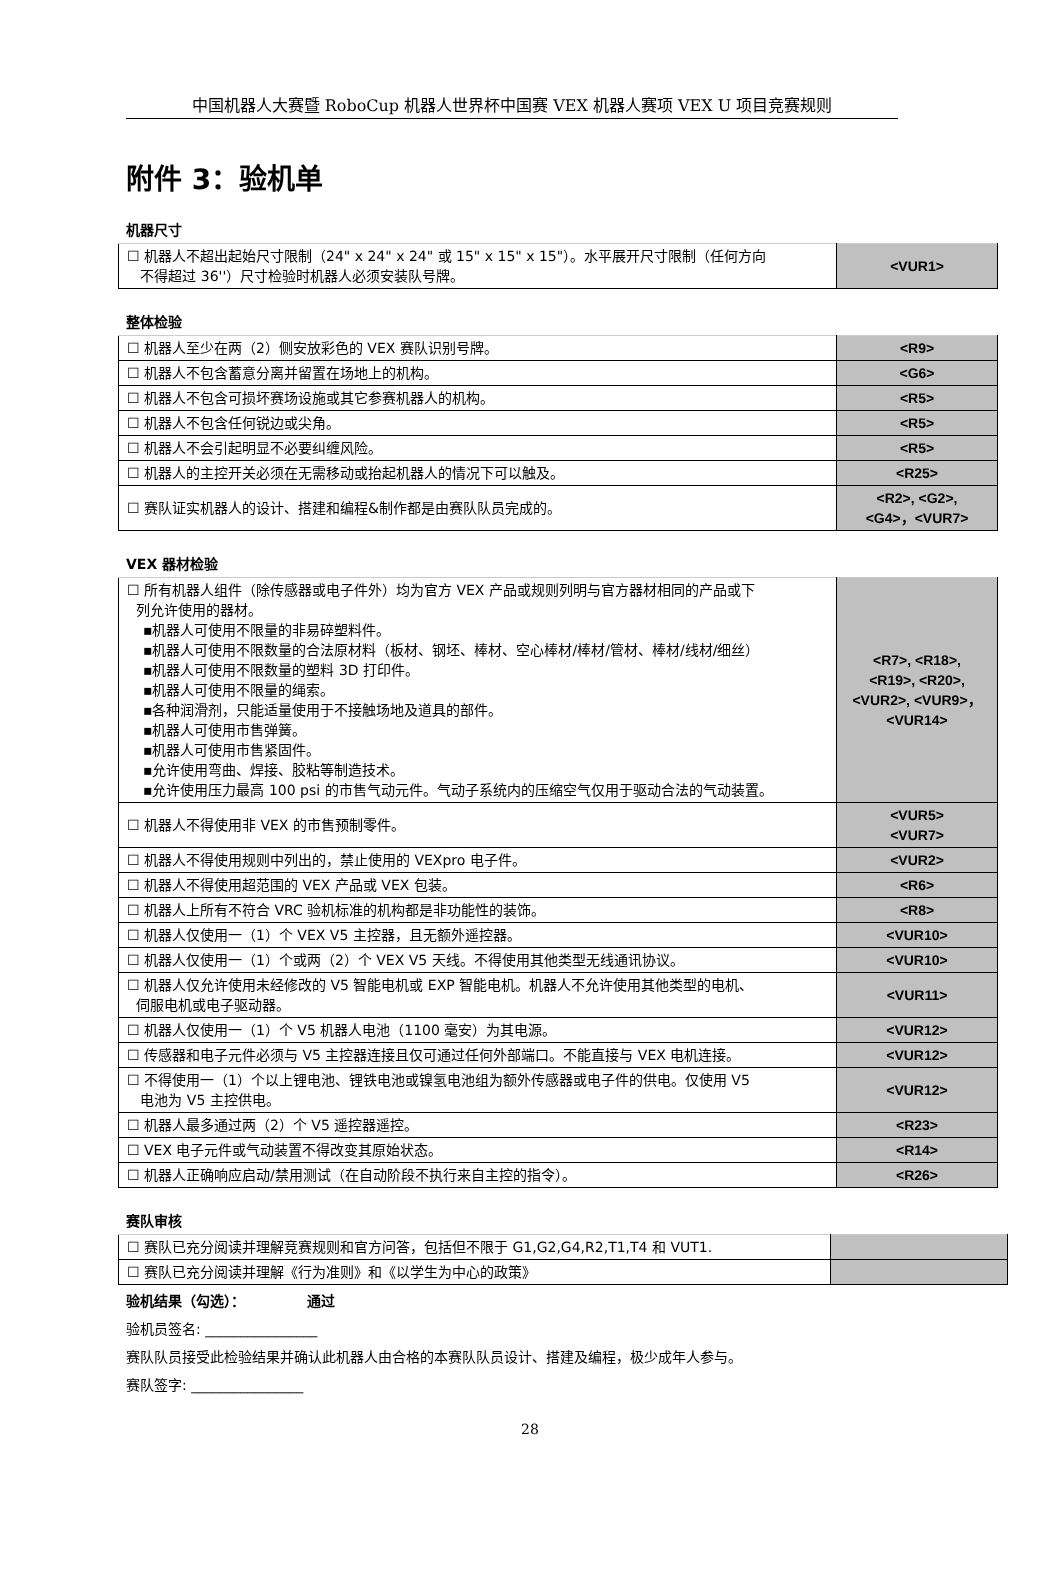中国机器人大赛暨 RoboCup 机器人世界杯中国赛 VEX 机器人赛项 VEX U 项目竞赛规则
附件 3：验机单
机器尺寸
| ☐ 机器人不超出起始尺寸限制（24" x 24" x 24" 或 15" x 15" x 15"）。水平展开尺寸限制（任何方向 不得超过 36''）尺寸检验时机器人必须安装队号牌。 | <VUR1> |
整体检验
| ☐ 机器人至少在两（2）侧安放彩色的 VEX 赛队识别号牌。 | <R9> |
| ☐ 机器人不包含蓄意分离并留置在场地上的机构。 | <G6> |
| ☐ 机器人不包含可损坏赛场设施或其它参赛机器人的机构。 | <R5> |
| ☐ 机器人不包含任何锐边或尖角。 | <R5> |
| ☐ 机器人不会引起明显不必要纠缠风险。 | <R5> |
| ☐ 机器人的主控开关必须在无需移动或抬起机器人的情况下可以触及。 | <R25> |
| ☐ 赛队证实机器人的设计、搭建和编程&制作都是由赛队队员完成的。 | <R2>, <G2>, <G4>，<VUR7> |
VEX 器材检验
| ☐ 所有机器人组件（除传感器或电子件外）均为官方 VEX 产品或规则列明与官方器材相同的产品或下 列允许使用的器材。 ▪机器人可使用不限量的非易碎塑料件。 ▪机器人可使用不限数量的合法原材料（板材、钢坯、棒材、空心棒材/棒材/管材、棒材/线材/细丝） ▪机器人可使用不限数量的塑料 3D 打印件。 ▪机器人可使用不限量的绳索。 ▪各种润滑剂，只能适量使用于不接触场地及道具的部件。 ▪机器人可使用市售弹簧。 ▪机器人可使用市售紧固件。 ▪允许使用弯曲、焊接、胶粘等制造技术。 ▪允许使用压力最高 100 psi 的市售气动元件。气动子系统内的压缩空气仅用于驱动合法的气动装置。 | <R7>, <R18>, <R19>, <R20>, <VUR2>, <VUR9>， <VUR14> |
| ☐ 机器人不得使用非 VEX 的市售预制零件。 | <VUR5> <VUR7> |
| ☐ 机器人不得使用规则中列出的，禁止使用的 VEXpro 电子件。 | <VUR2> |
| ☐ 机器人不得使用超范围的 VEX 产品或 VEX 包装。 | <R6> |
| ☐ 机器人上所有不符合 VRC 验机标准的机构都是非功能性的装饰。 | <R8> |
| ☐ 机器人仅使用一（1）个 VEX V5 主控器，且无额外遥控器。 | <VUR10> |
| ☐ 机器人仅使用一（1）个或两（2）个 VEX V5 天线。不得使用其他类型无线通讯协议。 | <VUR10> |
| ☐ 机器人仅允许使用未经修改的 V5 智能电机或 EXP 智能电机。机器人不允许使用其他类型的电机、 伺服电机或电子驱动器。 | <VUR11> |
| ☐ 机器人仅使用一（1）个 V5 机器人电池（1100 毫安）为其电源。 | <VUR12> |
| ☐ 传感器和电子元件必须与 V5 主控器连接且仅可通过任何外部端口。不能直接与 VEX 电机连接。 | <VUR12> |
| ☐ 不得使用一（1）个以上锂电池、锂铁电池或镍氢电池组为额外传感器或电子件的供电。仅使用 V5 电池为 V5 主控供电。 | <VUR12> |
| ☐ 机器人最多通过两（2）个 V5 遥控器遥控。 | <R23> |
| ☐ VEX 电子元件或气动装置不得改变其原始状态。 | <R14> |
| ☐ 机器人正确响应启动/禁用测试（在自动阶段不执行来自主控的指令）。 | <R26> |
赛队审核
| ☐ 赛队已充分阅读并理解竞赛规则和官方问答，包括但不限于 G1,G2,G4,R2,T1,T4 和 VUT1. | |
| ☐ 赛队已充分阅读并理解《行为准则》和《以学生为中心的政策》 | |
验机结果（勾选）： 通过
验机员签名: ________________
赛队队员接受此检验结果并确认此机器人由合格的本赛队队员设计、搭建及编程，极少成年人参与。
赛队签字: ________________
28